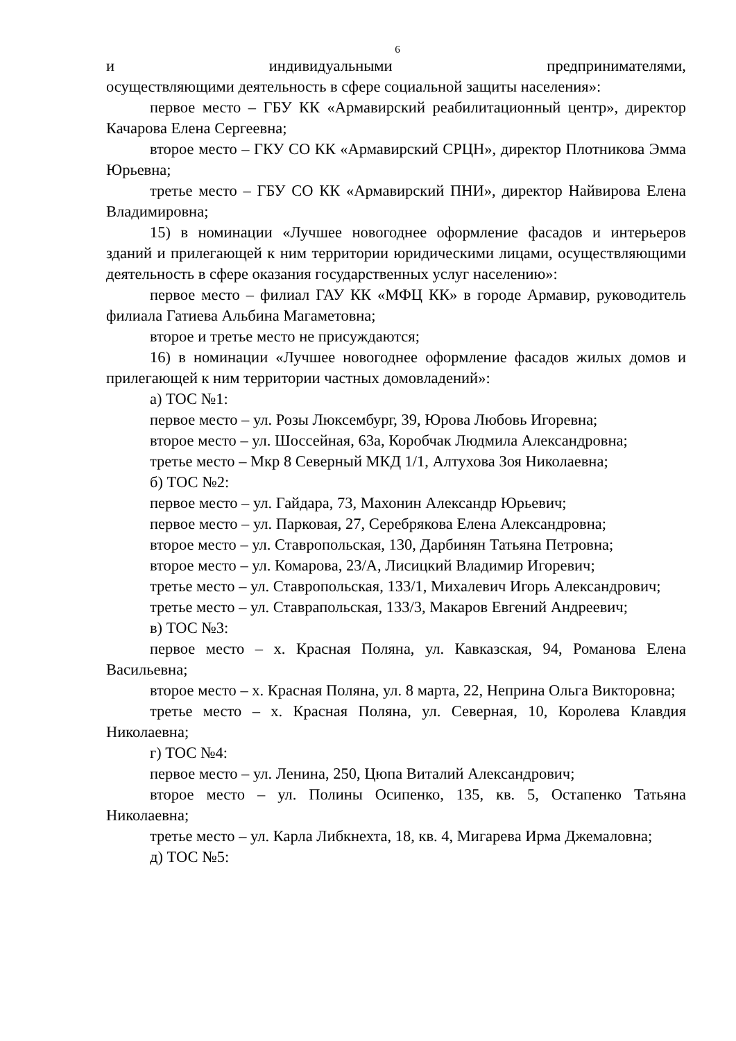6
и индивидуальными предпринимателями,
осуществляющими деятельность в сфере социальной защиты населения»:
первое место – ГБУ КК «Армавирский реабилитационный центр», директор Качарова Елена Сергеевна;
второе место – ГКУ СО КК «Армавирский СРЦН», директор Плотникова Эмма Юрьевна;
третье место – ГБУ СО КК «Армавирский ПНИ», директор Найвирова Елена Владимировна;
15) в номинации «Лучшее новогоднее оформление фасадов и интерьеров зданий и прилегающей к ним территории юридическими лицами, осуществляющими деятельность в сфере оказания государственных услуг населению»:
первое место – филиал ГАУ КК «МФЦ КК» в городе Армавир, руководитель филиала Гатиева Альбина Магаметовна;
второе и третье место не присуждаются;
16) в номинации «Лучшее новогоднее оформление фасадов жилых домов и прилегающей к ним территории частных домовладений»:
а) ТОС №1:
первое место – ул. Розы Люксембург, 39, Юрова Любовь Игоревна;
второе место – ул. Шоссейная, 63а, Коробчак Людмила Александровна;
третье место – Мкр 8 Северный МКД 1/1, Алтухова Зоя Николаевна;
б) ТОС №2:
первое место – ул. Гайдара, 73, Махонин Александр Юрьевич;
первое место – ул. Парковая, 27, Серебрякова Елена Александровна;
второе место – ул. Ставропольская, 130, Дарбинян Татьяна Петровна;
второе место – ул. Комарова, 23/А, Лисицкий Владимир Игоревич;
третье место – ул. Ставропольская, 133/1, Михалевич Игорь Александрович;
третье место – ул. Ставрапольская, 133/3, Макаров Евгений Андреевич;
в) ТОС №3:
первое место – х. Красная Поляна, ул. Кавказская, 94, Романова Елена Васильевна;
второе место – х. Красная Поляна, ул. 8 марта, 22, Неприна Ольга Викторовна;
третье место – х. Красная Поляна, ул. Северная, 10, Королева Клавдия Николаевна;
г) ТОС №4:
первое место – ул. Ленина, 250, Цюпа Виталий Александрович;
второе место – ул. Полины Осипенко, 135, кв. 5, Остапенко Татьяна Николаевна;
третье место – ул. Карла Либкнехта, 18, кв. 4, Мигарева Ирма Джемаловна;
д) ТОС №5: